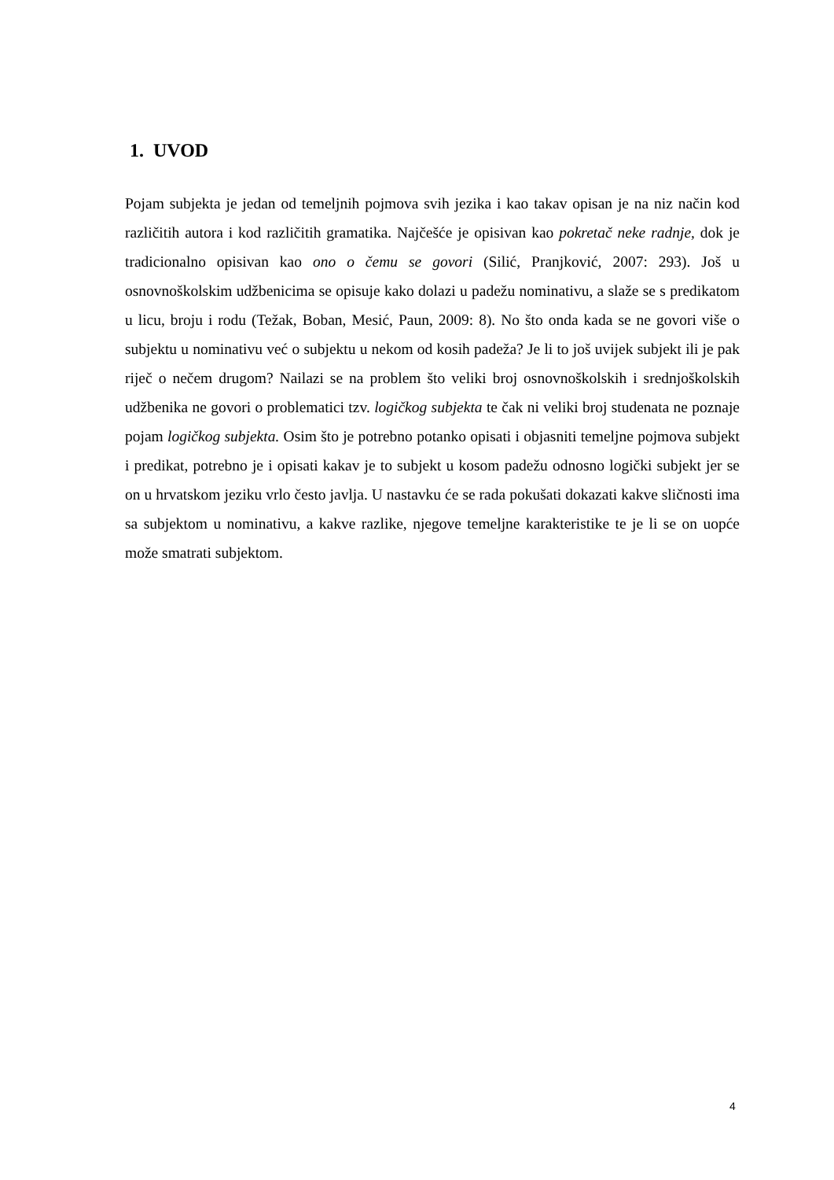1. UVOD
Pojam subjekta je jedan od temeljnih pojmova svih jezika i kao takav opisan je na niz način kod različitih autora i kod različitih gramatika. Najčešće je opisivan kao pokretač neke radnje, dok je tradicionalno opisivan kao ono o čemu se govori (Silić, Pranjković, 2007: 293). Još u osnovnoškolskim udžbenicima se opisuje kako dolazi u padežu nominativu, a slaže se s predikatom u licu, broju i rodu (Težak, Boban, Mesić, Paun, 2009: 8). No što onda kada se ne govori više o subjektu u nominativu već o subjektu u nekom od kosih padeža? Je li to još uvijek subjekt ili je pak riječ o nečem drugom? Nailazi se na problem što veliki broj osnovnoškolskih i srednjoškolskih udžbenika ne govori o problematici tzv. logičkog subjekta te čak ni veliki broj studenata ne poznaje pojam logičkog subjekta. Osim što je potrebno potanko opisati i objasniti temeljne pojmova subjekt i predikat, potrebno je i opisati kakav je to subjekt u kosom padežu odnosno logički subjekt jer se on u hrvatskom jeziku vrlo često javlja. U nastavku će se rada pokušati dokazati kakve sličnosti ima sa subjektom u nominativu, a kakve razlike, njegove temeljne karakteristike te je li se on uopće može smatrati subjektom.
4